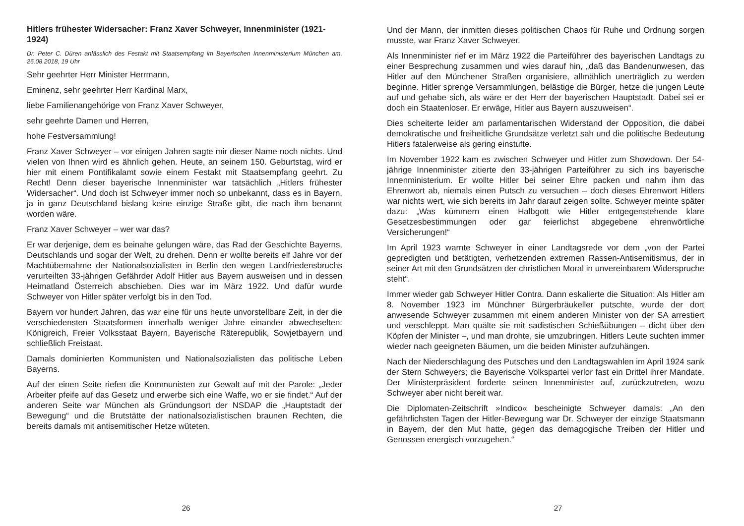Hitlers frühester Widersacher: Franz Xaver Schweyer, Innenminister (1921-1924)
Dr. Peter C. Düren anlässlich des Festakt mit Staatsempfang im Bayerischen Innenministerium München am, 26.08.2018, 19 Uhr
Sehr geehrter Herr Minister Herrmann,
Eminenz, sehr geehrter Herr Kardinal Marx,
liebe Familienangehörige von Franz Xaver Schweyer,
sehr geehrte Damen und Herren,
hohe Festversammlung!
Franz Xaver Schweyer – vor einigen Jahren sagte mir dieser Name noch nichts. Und vielen von Ihnen wird es ähnlich gehen. Heute, an seinem 150. Geburtstag, wird er hier mit einem Pontifikalamt sowie einem Festakt mit Staatsempfang geehrt. Zu Recht! Denn dieser bayerische Innenminister war tatsächlich „Hitlers frühester Widersacher“. Und doch ist Schweyer immer noch so unbekannt, dass es in Bayern, ja in ganz Deutschland bislang keine einzige Straße gibt, die nach ihm benannt worden wäre.
Franz Xaver Schweyer – wer war das?
Er war derjenige, dem es beinahe gelungen wäre, das Rad der Geschichte Bayerns, Deutschlands und sogar der Welt, zu drehen. Denn er wollte bereits elf Jahre vor der Machtübernahme der Nationalsozialisten in Berlin den wegen Landfriedensbruchs verurteilten 33-jährigen Gefährder Adolf Hitler aus Bayern ausweisen und in dessen Heimatland Österreich abschieben. Dies war im März 1922. Und dafür wurde Schweyer von Hitler später verfolgt bis in den Tod.
Bayern vor hundert Jahren, das war eine für uns heute unvorstellbare Zeit, in der die verschiedensten Staatsformen innerhalb weniger Jahre einander abwechselten: Königreich, Freier Volksstaat Bayern, Bayerische Räterepublik, Sowjetbayern und schließlich Freistaat.
Damals dominierten Kommunisten und Nationalsozialisten das politische Leben Bayerns.
Auf der einen Seite riefen die Kommunisten zur Gewalt auf mit der Parole: „Jeder Arbeiter pfeife auf das Gesetz und erwerbe sich eine Waffe, wo er sie findet.“ Auf der anderen Seite war München als Gründungsort der NSDAP die „Hauptstadt der Bewegung“ und die Brutstätte der nationalsozialistischen braunen Rechten, die bereits damals mit antisemitischer Hetze wüteten.
26
Und der Mann, der inmitten dieses politischen Chaos für Ruhe und Ordnung sorgen musste, war Franz Xaver Schweyer.
Als Innenminister rief er im März 1922 die Parteiführer des bayerischen Landtags zu einer Besprechung zusammen und wies darauf hin, „daß das Bandenunwesen, das Hitler auf den Münchener Straßen organisiere, allmählich unerträglich zu werden beginne. Hitler sprenge Versammlungen, belästige die Bürger, hetze die jungen Leute auf und gehabe sich, als wäre er der Herr der bayerischen Hauptstadt. Dabei sei er doch ein Staatenloser. Er erwäge, Hitler aus Bayern auszuweisen“.
Dies scheiterte leider am parlamentarischen Widerstand der Opposition, die dabei demokratische und freiheitliche Grundsätze verletzt sah und die politische Bedeutung Hitlers fatalerweise als gering einstufte.
Im November 1922 kam es zwischen Schweyer und Hitler zum Showdown. Der 54-jährige Innenminister zitierte den 33-jährigen Parteiführer zu sich ins bayerische Innenministerium. Er wollte Hitler bei seiner Ehre packen und nahm ihm das Ehrenwort ab, niemals einen Putsch zu versuchen – doch dieses Ehrenwort Hitlers war nichts wert, wie sich bereits im Jahr darauf zeigen sollte. Schweyer meinte später dazu: „Was kümmern einen Halbgott wie Hitler entgegenstehende klare Gesetzesbestimmungen oder gar feierlichst abgegebene ehrenwörtliche Versicherungen!“
Im April 1923 warnte Schweyer in einer Landtagsrede vor dem „von der Partei gepredigten und betätigten, verhetzenden extremen Rassen-Antisemitismus, der in seiner Art mit den Grundsätzen der christlichen Moral in unvereinbarem Widerspruche steht“.
Immer wieder gab Schweyer Hitler Contra. Dann eskalierte die Situation: Als Hitler am 8. November 1923 im Münchner Bürgerbräukeller putschte, wurde der dort anwesende Schweyer zusammen mit einem anderen Minister von der SA arrestiert und verschleppt. Man quälte sie mit sadistischen Schießübungen – dicht über den Köpfen der Minister –, und man drohte, sie umzubringen. Hitlers Leute suchten immer wieder nach geeigneten Bäumen, um die beiden Minister aufzuhängen.
Nach der Niederschlagung des Putsches und den Landtagswahlen im April 1924 sank der Stern Schweyers; die Bayerische Volkspartei verlor fast ein Drittel ihrer Mandate. Der Ministerpräsident forderte seinen Innenminister auf, zurückzutreten, wozu Schweyer aber nicht bereit war.
Die Diplomaten-Zeitschrift »Indico« bescheinigte Schweyer damals: „An den gefährlichsten Tagen der Hitler-Bewegung war Dr. Schweyer der einzige Staatsmann in Bayern, der den Mut hatte, gegen das demagogische Treiben der Hitler und Genossen energisch vorzugehen.“
27